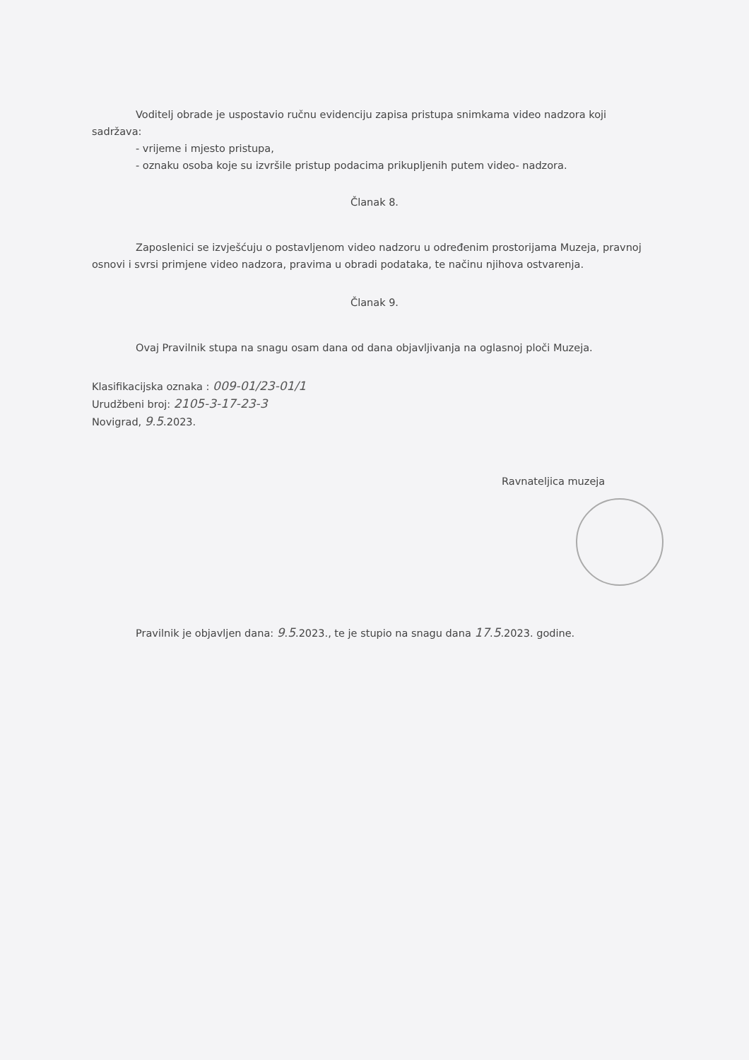Voditelj obrade je uspostavio ručnu evidenciju zapisa pristupa snimkama video nadzora koji sadržava:
- vrijeme i mjesto pristupa,
- oznaku osoba koje su izvršile pristup podacima prikupljenih putem video- nadzora.
Članak 8.
Zaposlenici se izvješćuju o postavljenom video nadzoru u određenim prostorijama Muzeja, pravnoj osnovi i svrsi primjene video nadzora, pravima u obradi podataka, te načinu njihova ostvarenja.
Članak 9.
Ovaj Pravilnik stupa na snagu osam dana od dana objavljivanja na oglasnoj ploči Muzeja.
Klasifikacijska oznaka : 009-01/23-01/1
Urudžbeni broj: 2105-3-17-23-3
Novigrad, 9.5.2023.
Ravnateljica muzeja
Pravilnik je objavljen dana: 9.5.2023., te je stupio na snagu dana 17.5.2023. godine.